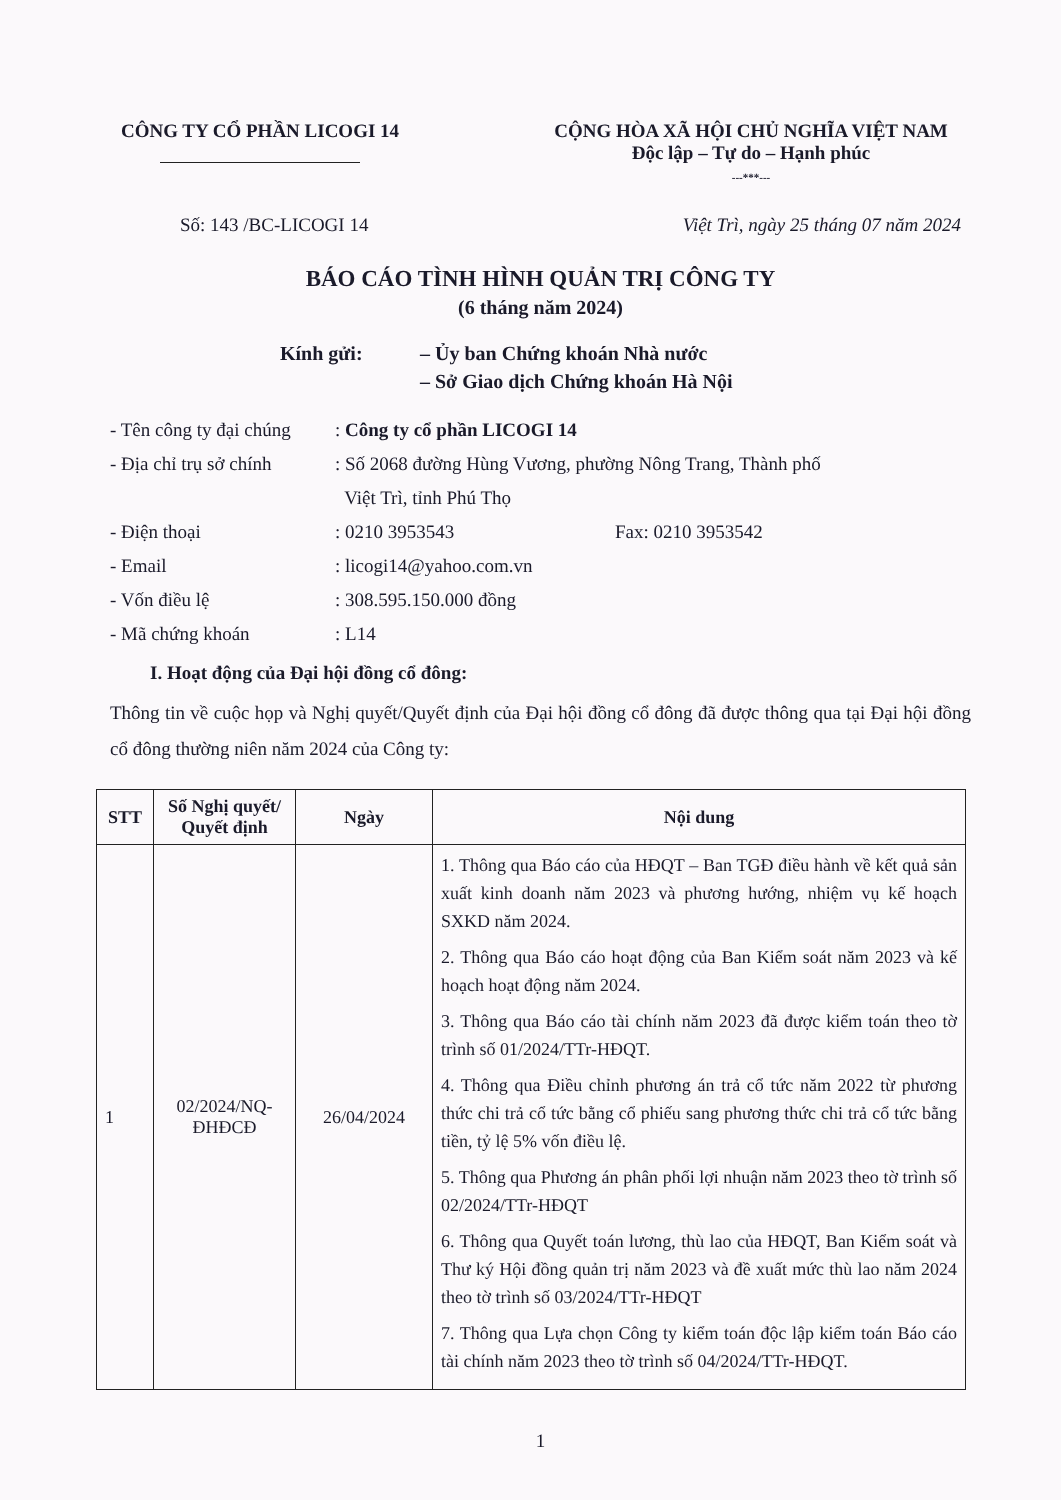CÔNG TY CỔ PHẦN LICOGI 14 CỘNG HÒA XÃ HỘI CHỦ NGHĨA VIỆT NAM
Độc lập – Tự do – Hạnh phúc
---***---
Số: 143 /BC-LICOGI 14 Việt Trì, ngày 25 tháng 07 năm 2024
BÁO CÁO TÌNH HÌNH QUẢN TRỊ CÔNG TY
(6 tháng năm 2024)
Kính gửi: – Ủy ban Chứng khoán Nhà nước
– Sở Giao dịch Chứng khoán Hà Nội
- Tên công ty đại chúng
: Công ty cổ phần LICOGI 14
- Địa chỉ trụ sở chính
: Số 2068 đường Hùng Vương, phường Nông Trang, Thành phố
Việt Trì, tỉnh Phú Thọ
- Điện thoại : 0210 3953543 Fax: 0210 3953542
- Email : licogi14@yahoo.com.vn
- Vốn điều lệ : 308.595.150.000 đồng
- Mã chứng khoán : L14
I. Hoạt động của Đại hội đồng cổ đông:
Thông tin về cuộc họp và Nghị quyết/Quyết định của Đại hội đồng cổ đông đã được thông qua tại Đại hội đồng cổ đông thường niên năm 2024 của Công ty:
| STT | Số Nghị quyết/ Quyết định | Ngày | Nội dung |
| --- | --- | --- | --- |
| 1 | 02/2024/NQ-ĐHĐCĐ | 26/04/2024 | 1. Thông qua Báo cáo của HĐQT – Ban TGĐ điều hành về kết quả sản xuất kinh doanh năm 2023 và phương hướng, nhiệm vụ kế hoạch SXKD năm 2024. 2. Thông qua Báo cáo hoạt động của Ban Kiểm soát năm 2023 và kế hoạch hoạt động năm 2024. 3. Thông qua Báo cáo tài chính năm 2023 đã được kiểm toán theo tờ trình số 01/2024/TTr-HĐQT. 4. Thông qua Điều chỉnh phương án trả cổ tức năm 2022 từ phương thức chi trả cổ tức bằng cổ phiếu sang phương thức chi trả cổ tức bằng tiền, tỷ lệ 5% vốn điều lệ. 5. Thông qua Phương án phân phối lợi nhuận năm 2023 theo tờ trình số 02/2024/TTr-HĐQT 6. Thông qua Quyết toán lương, thù lao của HĐQT, Ban Kiểm soát và Thư ký Hội đồng quản trị năm 2023 và đề xuất mức thù lao năm 2024 theo tờ trình số 03/2024/TTr-HĐQT 7. Thông qua Lựa chọn Công ty kiểm toán độc lập kiểm toán Báo cáo tài chính năm 2023 theo tờ trình số 04/2024/TTr-HĐQT. |
1